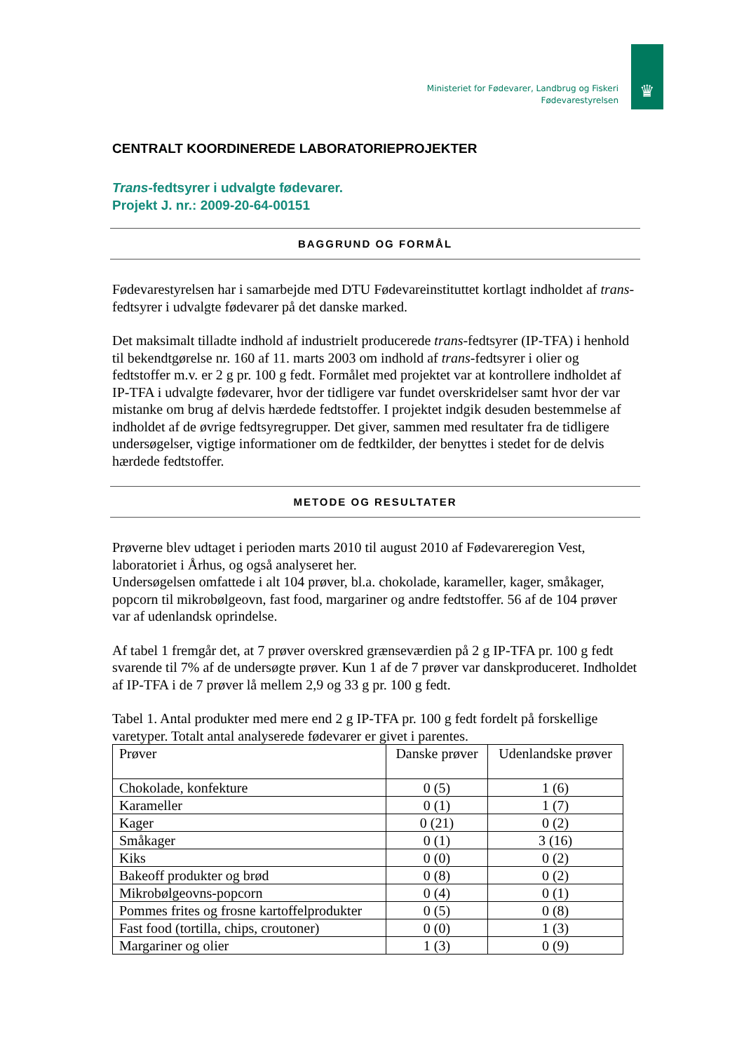Ministeriet for Fødevarer, Landbrug og Fiskeri
Fødevarestyrelsen
♛
CENTRALT KOORDINEREDE LABORATORIEPROJEKTER
Trans-fedtsyrer i udvalgte fødevarer.
Projekt J. nr.: 2009-20-64-00151
BAGGRUND OG FORMÅL
Fødevarestyrelsen har i samarbejde med DTU Fødevareinstituttet kortlagt indholdet af trans-fedtsyrer i udvalgte fødevarer på det danske marked.
Det maksimalt tilladte indhold af industrielt producerede trans-fedtsyrer (IP-TFA) i henhold til bekendtgørelse nr. 160 af 11. marts 2003 om indhold af trans-fedtsyrer i olier og fedtstoffer m.v. er 2 g pr. 100 g fedt. Formålet med projektet var at kontrollere indholdet af IP-TFA i udvalgte fødevarer, hvor der tidligere var fundet overskridelser samt hvor der var mistanke om brug af delvis hærdede fedtstoffer. I projektet indgik desuden bestemmelse af indholdet af de øvrige fedtsyregrupper. Det giver, sammen med resultater fra de tidligere undersøgelser, vigtige informationer om de fedtkilder, der benyttes i stedet for de delvis hærdede fedtstoffer.
METODE OG RESULTATER
Prøverne blev udtaget i perioden marts 2010 til august 2010 af Fødevareregion Vest, laboratoriet i Århus, og også analyseret her.
Undersøgelsen omfattede i alt 104 prøver, bl.a. chokolade, karameller, kager, småkager, popcorn til mikrobølgeovn, fast food, margariner og andre fedtstoffer. 56 af de 104 prøver var af udenlandsk oprindelse.
Af tabel 1 fremgår det, at 7 prøver overskred grænseværdien på 2 g IP-TFA pr. 100 g fedt svarende til 7% af de undersøgte prøver. Kun 1 af de 7 prøver var danskproduceret. Indholdet af IP-TFA i de 7 prøver lå mellem 2,9 og 33 g pr. 100 g fedt.
Tabel 1. Antal produkter med mere end 2 g IP-TFA pr. 100 g fedt fordelt på forskellige varetyper. Totalt antal analyserede fødevarer er givet i parentes.
| Prøver | Danske prøver | Udenlandske prøver |
| --- | --- | --- |
| Chokolade, konfekture | 0 (5) | 1 (6) |
| Karameller | 0 (1) | 1 (7) |
| Kager | 0 (21) | 0 (2) |
| Småkager | 0 (1) | 3 (16) |
| Kiks | 0 (0) | 0 (2) |
| Bakeoff produkter og brød | 0 (8) | 0 (2) |
| Mikrobølgeovns-popcorn | 0 (4) | 0 (1) |
| Pommes frites og frosne kartoffelprodukter | 0 (5) | 0 (8) |
| Fast food (tortilla, chips, croutoner) | 0 (0) | 1 (3) |
| Margariner og olier | 1 (3) | 0 (9) |